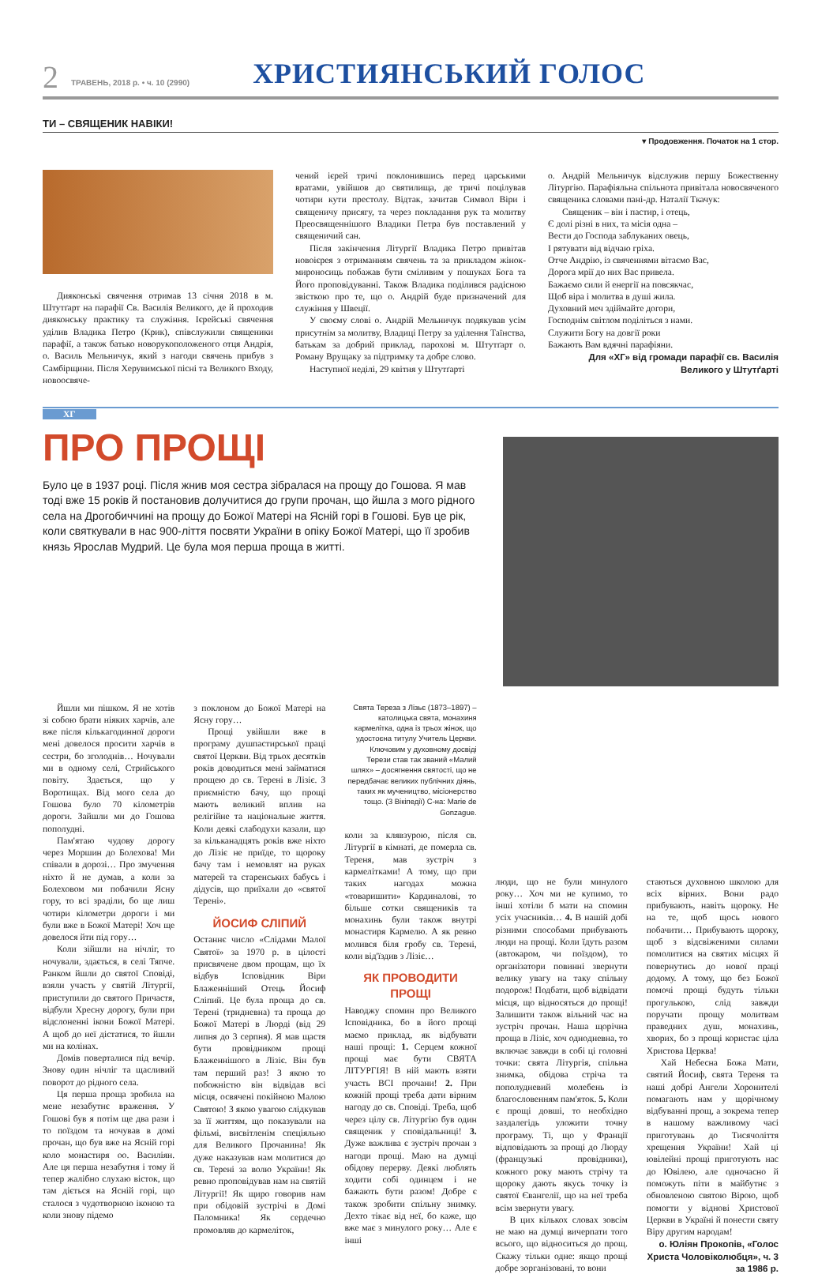2 ТРАВЕНЬ, 2018 р. • ч. 10 (2990) ХРИСТИЯНСЬКИЙ ГОЛОС
ТИ – СВЯЩЕНИК НАВІКИ!
▾ Продовження. Початок на 1 стор.
Дияконські свячення отримав 13 січня 2018 в м. Штутґарт на парафії Св. Василія Великого, де й проходив дияконську практику та служіння. Ієрейські свячення уділив Владика Петро (Крик), співслужили священики парафії, а також батько новорукоположеного отця Андрія, о. Василь Мельничук, який з нагоди свячень прибув з Самбірщини. Після Херувимської пісні та Великого Входу, новоосвяче-
чений ієрей тричі поклонившись перед царськими вратами, увійшов до святилища, де тричі поцілував чотири кути престолу. Відтак, зачитав Символ Віри і священичу присягу, та через покладання рук та молитву Преосвященнішого Владики Петра був поставлений у священичий сан.
Після закінчення Літургії Владика Петро привітав новоієрея з отриманням свячень та за прикладом жінок-мироносиць побажав бути сміливим у пошуках Бога та Його проповідуванні. Також Владика поділився радісною звісткою про те, що о. Андрій буде призначений для служіння у Швеції.
У своєму слові о. Андрій Мельничук подякував усім присутнім за молитву, Владиці Петру за уділення Таїнства, батькам за добрий приклад, пароховi м. Штутґарт о. Роману Врущаку за підтримку та добре слово.
Наступної неділі, 29 квітня у Штутґарті
о. Андрій Мельничук відслужив першу Божественну Літургію. Парафіяльна спільнота привітала новосвяченого священика словами пані-др. Наталії Ткачук:
Священик – він і пастир, і отець,
Є долі різні в них, та місія одна –
Вести до Господа заблуканих овець,
І рятувати від відчаю гріха.
Отче Андрію, із свяченнями вітаємо Вас,
Дорога мрії до них Вас привела.
Бажаємо сили й енергії на повсякчас,
Щоб віра і молитва в душі жила.
Духовний меч здіймайте догори,
Господнім світлом поділіться з нами.
Служити Богу на довгії роки
Бажають Вам вдячні парафіяни.
Для «ХГ» від громади парафії св. Василія Великого у Штутґарті
ХГ
ПРО ПРОЩІ
Було це в 1937 році. Після жнив моя сестра зібралася на прощу до Гошова. Я мав тоді вже 15 років й постановив долучитися до групи прочан, що йшла з мого рідного села на Дрогобиччині на прощу до Божої Матері на Ясній горі в Гошові. Був це рік, коли святкували в нас 900-ліття посвяти України в опіку Божої Матері, що її зробив князь Ярослав Мудрий. Це була моя перша проща в житті.
Йшли ми пішком. Я не хотів зі собою брати ніяких харчів, але вже після кількагодинної дороги мені довелося просити харчів в сестри, бо зголоднів… Ночували ми в одному селі, Стрийського повіту. Здається, що у Воротищах. Від мого села до Гошова було 70 кілометрів дороги. Зайшли ми до Гошова пополудні.
Пам'ятаю чудову дорогу через Моршин до Болехова! Ми співали в дорозі… Про змучення ніхто й не думав, а коли за Болеховом ми побачили Ясну гору, то всі зраділи, бо ще лиш чотири кілометри дороги і ми були вже в Божої Матері! Хоч ще довелося йти під гору…
Коли зійшли на нічліг, то ночували, здається, в селі Тяпче. Ранком йшли до святої Сповіді, взяли участь у святій Літургії, приступили до святого Причастя, відбули Хресну дорогу, були при відслоненні ікони Божої Матері. А щоб до неї дістатися, то йшли ми на колінах.
Домів поверталися під вечір. Знову один нічліг та щасливий поворот до рідного села.
Ця перша проща зробила на мене незабутнє враження. У Гошові був я потім ще два рази і то поїздом та ночував в домі прочан, що був вже на Ясній горі коло монастиря оо. Василіян. Але ця перша незабутня і тому й тепер жалібно слухаю вісток, що там діється на Ясній горі, що сталося з чудотворною іконою та коли знову підемо
з поклоном до Божої Матері на Ясну гору…
Прощі увійшли вже в програму душпастирської праці святої Церкви. Від трьох десятків років доводиться мені займатися прощею до св. Терені в Лізіє. З приємністю бачу, що прощі мають великий вплив на релігійне та національне життя. Коли деякі слабодухи казали, що за кільканадцять років вже ніхто до Лізіє не приїде, то щороку бачу там і немовлят на руках матерей та старенських бабусь і дідусів, що приїхали до «святої Терені».
ЙОСИФ СЛІПИЙ
Останнє число «Слідами Малої Святої» за 1970 р. в цілості присвячене двом прощам, що їх відбув Ісповідник Віри Блаженніший Отець Йосиф Сліпий. Це була проща до св. Терені (тридневна) та проща до Божої Матері в Люрді (від 29 липня до 3 серпня). Я мав щастя бути провідником прощі Блаженнішого в Лізіє. Він був там перший раз! З якою то побожністю він відвідав всі місця, освячені покійною Малою Святою! З якою увагою слідкував за її життям, що показували на фільмі, висвітленім спеціяльно для Великого Прочанина! Як дуже наказував нам молитися до св. Терені за волю України! Як ревно пропoвідував нам на святій Літургії! Як щиро говорив нам при обідовій зустрічі в Домі Паломника! Як сердечно промовляв до кармеліток,
Свята Тереза з Лізьє (1873–1897) – католицька свята, монахиня кармелітка, одна із трьох жінок, що удостоєна титулу Учитель Церкви. Ключовим у духовному досвіді Терези став так званий «Малий шлях» – досягнення святості, що не передбачає великих публічних діянь, таких як мучеництво, місіонерство тощо. (З Вікіпедії) С-на: Marie de Gonzague.
коли за клявзурою, після св. Літургії в кімнаті, де померла св. Тереня, мав зустріч з кармелітками! А тому, що при таких нагодах можна «товаришити» Кардиналові, то більше сотки священиків та монахинь були також внутрі монастиря Кармелю. А як ревно молився біля гробу св. Терені, коли від'їздив з Лізіє…
ЯК ПРОВОДИТИ ПРОЩІ
Наводжу спомин про Великого Ісповідника, бо в його прощі маємо приклад, як відбувати наші прощі: 1. Серцем кожної прощі має бути СВЯТА ЛІТУРГІЯ! В ній мають взяти участь ВСІ прочани! 2. При кожній прощі треба дати вірним нагоду до св. Сповіді. Треба, щоб через цілу св. Літургію був один священик у сповідальниці! 3. Дуже важлива є зустріч прочан з нагоди прощі. Маю на думці обідову перерву. Деякі люблять ходити собі одинцем і не бажають бути разом! Добре є також зробити спільну знимку. Дехто тікає від неї, бо каже, що вже має з минулого року… Але є інші
люди, що не були минулого року… Хоч ми не купимо, то інші хотіли б мати на спомин усіх учасників… 4. В нашій добі різними способами прибувають люди на прощі. Коли їдуть разом (автокаром, чи поїздом), то організатори повинні звернути велику увагу на таку спільну подорож! Подбати, щоб відвідати місця, що відносяться до прощі! Залишити також вільний час на зустріч прочан. Наша щорічна проща в Лізіє, хоч однoднeвна, то включає завжди в собі ці головні точки: свята Літургія, спільна знимка, обідова стріча та пополуднeвий молебень із благословенням пам'яток. 5. Коли є прощі довші, то необхідно заздалегідь уложити точну програму. Ті, що у Франції відповідають за прощі до Люрду (французькі провідники), кожного року мають стрічу та щороку дають якусь точку із святої Євангелії, що на неї треба всім звернути увагу.
В цих кількох словах зовсім не маю на думці вичерпати того всього, що відноситься до прощ. Скажу тільки одне: якщо прощі добре зорганізовані, то вони
стаються духовною школою для всіх вірних. Вони радо прибувають, навіть щороку. Не на те, щоб щось нового побачити… Прибувають щороку, щоб з відсвіженими силами помолитися на святих місцях й повернутись до нової праці додому. А тому, що без Божої помочі прощі будуть тільки прогулькою, слід завжди поручати прощу молитвам праведних душ, монахинь, хворих, бо з прощі користає ціла Христова Церква!
Хай Небесна Божа Мати, святий Йосиф, свята Тереня та наші добрі Ангели Хоронителі помагають нам у щорічному відбуванні прощ, а зокрема тепер в нашому важливому часі приготувань до Тисячоліття хрещення України! Хай ці ювілейні прощі приготують нас до Ювілею, але одночасно й поможуть піти в майбутнє з обновленою святою Вірою, щоб помогти у віднові Христової Церкви в Україні й понести святу Віру другим народам!
о. Юліян Прокопів, «Голос Христа Чоловіколюбця», ч. 3 за 1986 р.